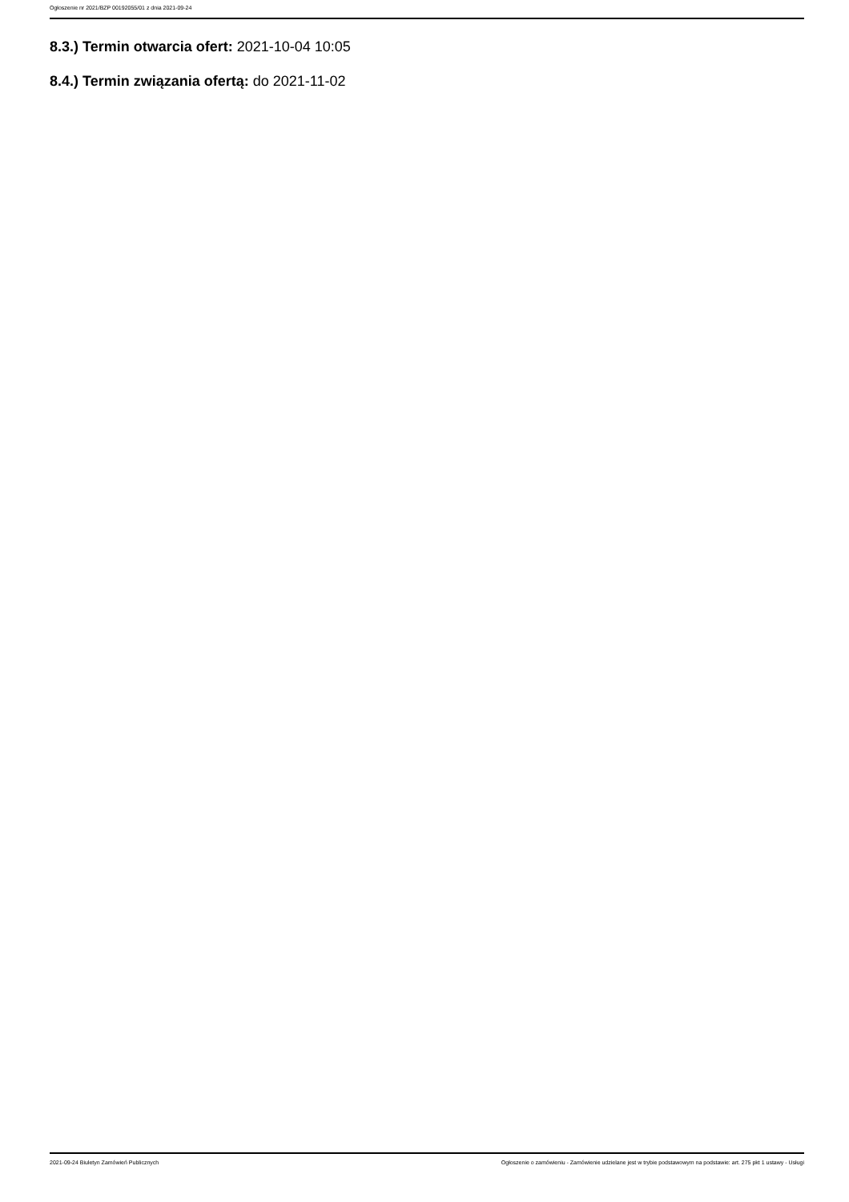Ogłoszenie nr 2021/BZP 00192055/01 z dnia 2021-09-24
8.3.) Termin otwarcia ofert: 2021-10-04 10:05
8.4.) Termin związania ofertą: do 2021-11-02
2021-09-24 Biuletyn Zamówień Publicznych Ogłoszenie o zamówieniu - Zamówienie udzielane jest w trybie podstawowym na podstawie: art. 275 pkt 1 ustawy - Usługi